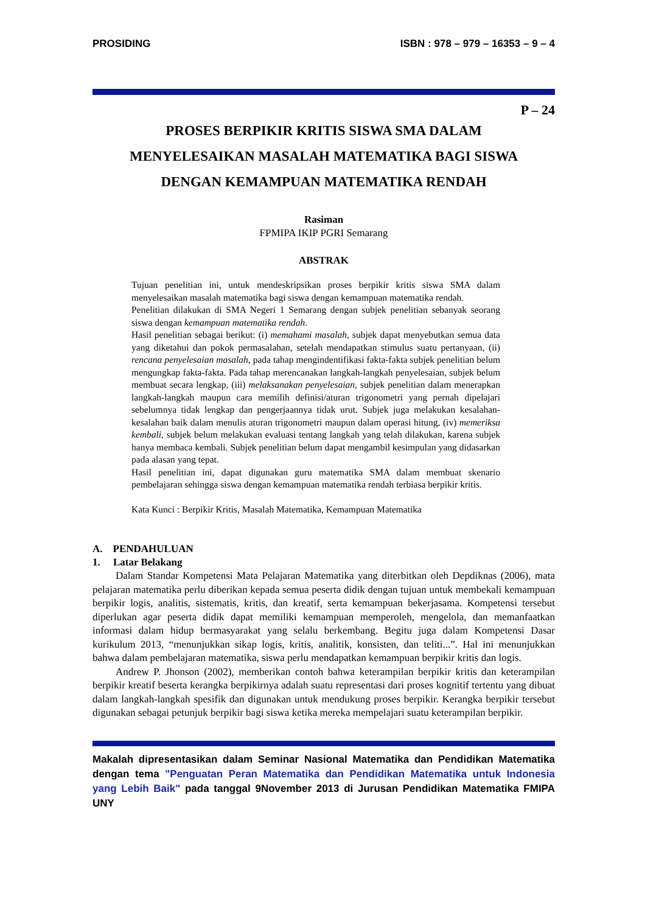PROSIDING ISBN : 978 – 979 – 16353 – 9 – 4
P – 24
PROSES BERPIKIR KRITIS SISWA SMA DALAM
MENYELESAIKAN MASALAH MATEMATIKA BAGI SISWA
DENGAN KEMAMPUAN MATEMATIKA RENDAH
Rasiman
FPMIPA IKIP PGRI Semarang
ABSTRAK
Tujuan penelitian ini, untuk mendeskripsikan proses berpikir kritis siswa SMA dalam menyelesaikan masalah matematika bagi siswa dengan kemampuan matematika rendah.
Penelitian dilakukan di SMA Negeri 1 Semarang dengan subjek penelitian sebanyak seorang siswa dengan kemampuan matematika rendah.
Hasil penelitian sebagai berikut: (i) memahami masalah, subjek dapat menyebutkan semua data yang diketahui dan pokok permasalahan, setelah mendapatkan stimulus suatu pertanyaan, (ii) rencana penyelesaian masalah, pada tahap mengindentifikasi fakta-fakta subjek penelitian belum mengungkap fakta-fakta. Pada tahap merencanakan langkah-langkah penyelesaian, subjek belum membuat secara lengkap, (iii) melaksanakan penyelesaian, subjek penelitian dalam menerapkan langkah-langkah maupun cara memilih definisi/aturan trigonometri yang pernah dipelajari sebelumnya tidak lengkap dan pengerjaannya tidak urut. Subjek juga melakukan kesalahan-kesalahan baik dalam menulis aturan trigonometri maupun dalam operasi hitung, (iv) memeriksa kembali, subjek belum melakukan evaluasi tentang langkah yang telah dilakukan, karena subjek hanya membaca kembali. Subjek penelitian belum dapat mengambil kesimpulan yang didasarkan pada alasan yang tepat.
Hasil penelitian ini, dapat digunakan guru matematika SMA dalam membuat skenario pembelajaran sehingga siswa dengan kemampuan matematika rendah terbiasa berpikir kritis.
Kata Kunci : Berpikir Kritis, Masalah Matematika, Kemampuan Matematika
A. PENDAHULUAN
1. Latar Belakang
Dalam Standar Kompetensi Mata Pelajaran Matematika yang diterbitkan oleh Depdiknas (2006), mata pelajaran matematika perlu diberikan kepada semua peserta didik dengan tujuan untuk membekali kemampuan berpikir logis, analitis, sistematis, kritis, dan kreatif, serta kemampuan bekerjasama. Kompetensi tersebut diperlukan agar peserta didik dapat memiliki kemampuan memperoleh, mengelola, dan memanfaatkan informasi dalam hidup bermasyarakat yang selalu berkembang. Begitu juga dalam Kompetensi Dasar kurikulum 2013, “menunjukkan sikap logis, kritis, analitik, konsisten, dan teliti...”. Hal ini menunjukkan bahwa dalam pembelajaran matematika, siswa perlu mendapatkan kemampuan berpikir kritis dan logis.
Andrew P. Jhonson (2002), memberikan contoh bahwa keterampilan berpikir kritis dan keterampilan berpikir kreatif beserta kerangka berpikirnya adalah suatu representasi dari proses kognitif tertentu yang dibuat dalam langkah-langkah spesifik dan digunakan untuk mendukung proses berpikir. Kerangka berpikir tersebut digunakan sebagai petunjuk berpikir bagi siswa ketika mereka mempelajari suatu keterampilan berpikir.
Makalah dipresentasikan dalam Seminar Nasional Matematika dan Pendidikan Matematika dengan tema "Penguatan Peran Matematika dan Pendidikan Matematika untuk Indonesia yang Lebih Baik" pada tanggal 9November 2013 di Jurusan Pendidikan Matematika FMIPA UNY